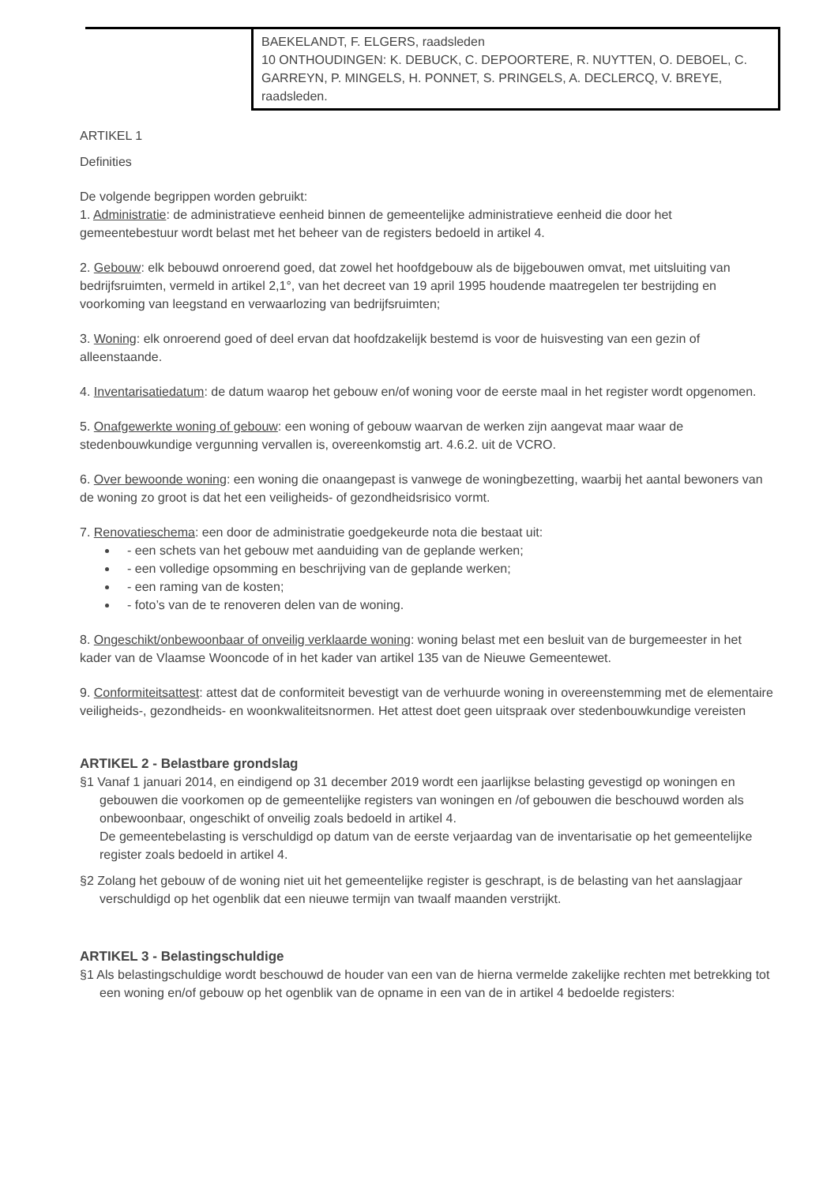| | BAEKELANDT, F. ELGERS, raadsleden 10 ONTHOUDINGEN: K. DEBUCK, C. DEPOORTERE, R. NUYTTEN, O. DEBOEL, C. GARREYN, P. MINGELS, H. PONNET, S. PRINGELS, A. DECLERCQ, V. BREYE, raadsleden. |
ARTIKEL 1
Definities
De volgende begrippen worden gebruikt:
1. Administratie: de administratieve eenheid binnen de gemeentelijke administratieve eenheid die door het gemeentebestuur wordt belast met het beheer van de registers bedoeld in artikel 4.
2. Gebouw: elk bebouwd onroerend goed, dat zowel het hoofdgebouw als de bijgebouwen omvat, met uitsluiting van bedrijfsruimten, vermeld in artikel 2,1°, van het decreet van 19 april 1995 houdende maatregelen ter bestrijding en voorkoming van leegstand en verwaarlozing van bedrijfsruimten;
3. Woning: elk onroerend goed of deel ervan dat hoofdzakelijk bestemd is voor de huisvesting van een gezin of alleenstaande.
4. Inventarisatiedatum: de datum waarop het gebouw en/of woning voor de eerste maal in het register wordt opgenomen.
5. Onafgewerkte woning of gebouw: een woning of gebouw waarvan de werken zijn aangevat maar waar de stedenbouwkundige vergunning vervallen is, overeenkomstig art. 4.6.2. uit de VCRO.
6. Over bewoonde woning: een woning die onaangepast is vanwege de woningbezetting, waarbij het aantal bewoners van de woning zo groot is dat het een veiligheids- of gezondheidsrisico vormt.
7. Renovatieschema: een door de administratie goedgekeurde nota die bestaat uit:
- een schets van het gebouw met aanduiding van de geplande werken;
- een volledige opsomming en beschrijving van de geplande werken;
- een raming van de kosten;
- foto’s van de te renoveren delen van de woning.
8. Ongeschikt/onbewoonbaar of onveilig verklaarde woning: woning belast met een besluit van de burgemeester in het kader van de Vlaamse Wooncode of in het kader van artikel 135 van de Nieuwe Gemeentewet.
9. Conformiteitsattest: attest dat de conformiteit bevestigt van de verhuurde woning in overeenstemming met de elementaire veiligheids-, gezondheids- en woonkwaliteitsnormen. Het attest doet geen uitspraak over stedenbouwkundige vereisten
ARTIKEL 2 - Belastbare grondslag
§1 Vanaf 1 januari 2014, en eindigend op 31 december 2019 wordt een jaarlijkse belasting gevestigd op woningen en gebouwen die voorkomen op de gemeentelijke registers van woningen en /of gebouwen die beschouwd worden als onbewoonbaar, ongeschikt of onveilig zoals bedoeld in artikel 4.
De gemeentebelasting is verschuldigd op datum van de eerste verjaardag van de inventarisatie op het gemeentelijke register zoals bedoeld in artikel 4.
§2 Zolang het gebouw of de woning niet uit het gemeentelijke register is geschrapt, is de belasting van het aanslagjaar verschuldigd op het ogenblik dat een nieuwe termijn van twaalf maanden verstrijkt.
ARTIKEL 3 - Belastingschuldige
§1 Als belastingschuldige wordt beschouwd de houder van een van de hierna vermelde zakelijke rechten met betrekking tot een woning en/of gebouw op het ogenblik van de opname in een van de in artikel 4 bedoelde registers: